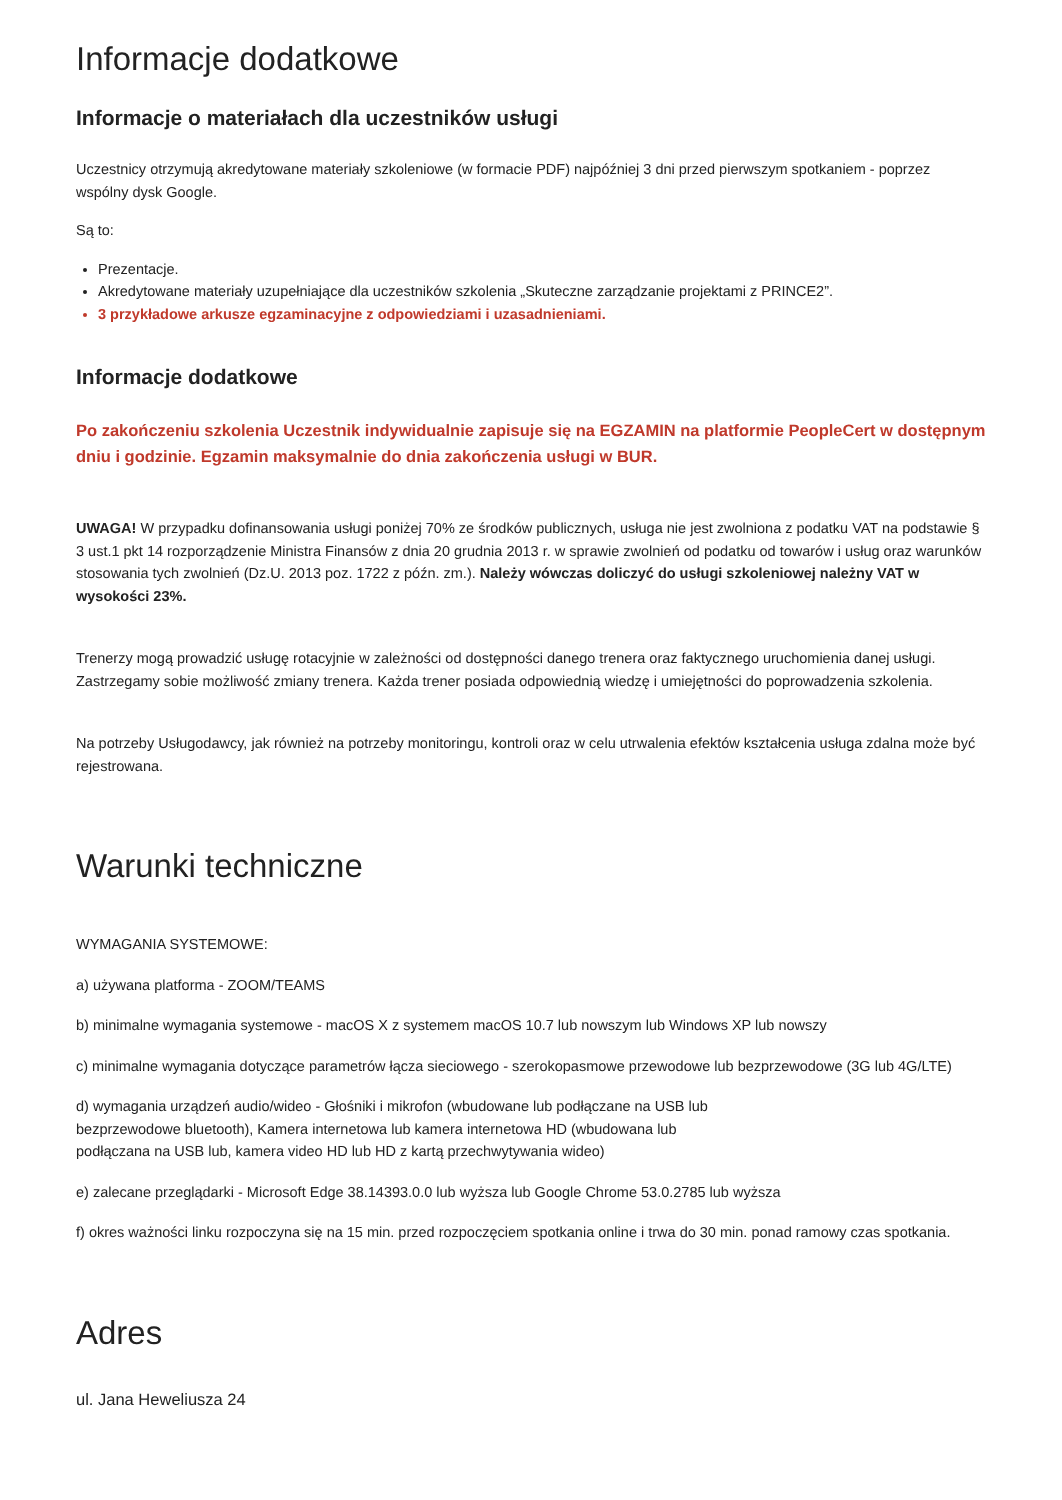Informacje dodatkowe
Informacje o materiałach dla uczestników usługi
Uczestnicy otrzymują akredytowane materiały szkoleniowe (w formacie PDF) najpóźniej 3 dni przed pierwszym spotkaniem - poprzez wspólny dysk Google.
Są to:
Prezentacje.
Akredytowane materiały uzupełniające dla uczestników szkolenia „Skuteczne zarządzanie projektami z PRINCE2”.
3 przykładowe arkusze egzaminacyjne z odpowiedziami i uzasadnieniami.
Informacje dodatkowe
Po zakończeniu szkolenia Uczestnik indywidualnie zapisuje się na EGZAMIN na platformie PeopleCert w dostępnym dniu i godzinie. Egzamin maksymalnie do dnia zakończenia usługi w BUR.
UWAGA! W przypadku dofinansowania usługi poniżej 70% ze środków publicznych, usługa nie jest zwolniona z podatku VAT na podstawie § 3 ust.1 pkt 14 rozporządzenie Ministra Finansów z dnia 20 grudnia 2013 r. w sprawie zwolnień od podatku od towarów i usług oraz warunków stosowania tych zwolnień (Dz.U. 2013 poz. 1722 z późn. zm.). Należy wówczas doliczyć do usługi szkoleniowej należny VAT w wysokości 23%.
Trenerzy mogą prowadzić usługę rotacyjnie w zależności od dostępności danego trenera oraz faktycznego uruchomienia danej usługi. Zastrzegamy sobie możliwość zmiany trenera. Każda trener posiada odpowiednią wiedzę i umiejętności do poprowadzenia szkolenia.
Na potrzeby Usługodawcy, jak również na potrzeby monitoringu, kontroli oraz w celu utrwalenia efektów kształcenia usługa zdalna może być rejestrowana.
Warunki techniczne
WYMAGANIA SYSTEMOWE:
a) używana platforma - ZOOM/TEAMS
b) minimalne wymagania systemowe - macOS X z systemem macOS 10.7 lub nowszym lub Windows XP lub nowszy
c) minimalne wymagania dotyczące parametrów łącza sieciowego - szerokopasmowe przewodowe lub bezprzewodowe (3G lub 4G/LTE)
d) wymagania urządzeń audio/wideo - Głośniki i mikrofon (wbudowane lub podłączane na USB lub
bezprzewodowe bluetooth), Kamera internetowa lub kamera internetowa HD (wbudowana lub
podłączana na USB lub, kamera video HD lub HD z kartą przechwytywania wideo)
e) zalecane przeglądarki - Microsoft Edge 38.14393.0.0 lub wyższa lub Google Chrome 53.0.2785 lub wyższa
f) okres ważności linku rozpoczyna się na 15 min. przed rozpoczęciem spotkania online i trwa do 30 min. ponad ramowy czas spotkania.
Adres
ul. Jana Heweliusza 24